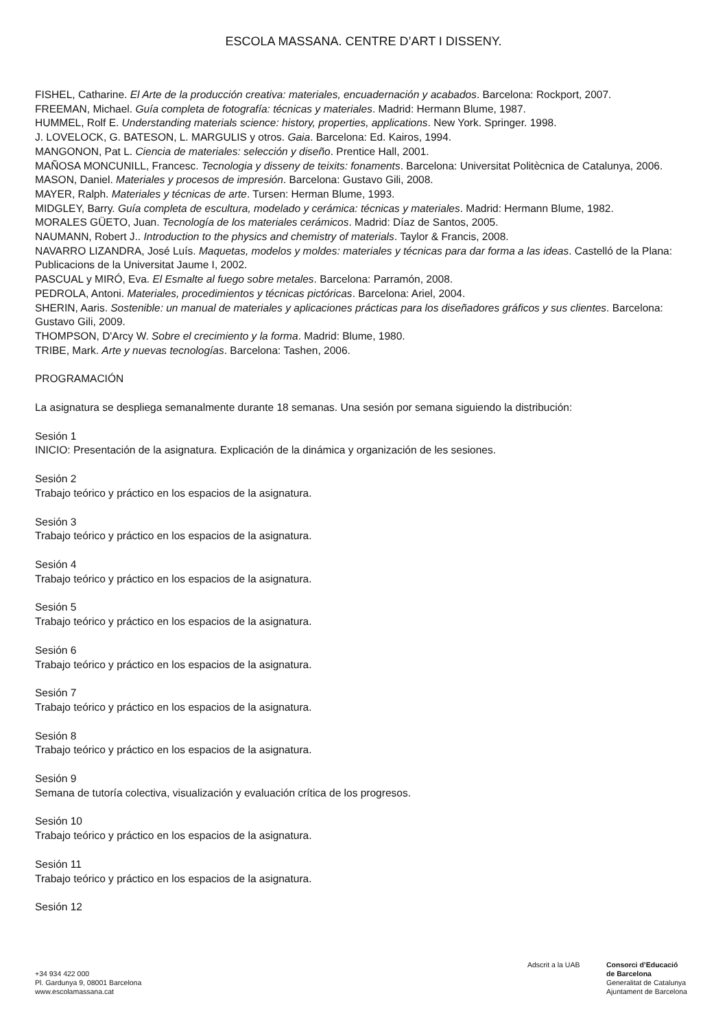ESCOLA MASSANA. CENTRE D’ART I DISSENY.
FISHEL, Catharine. El Arte de la producción creativa: materiales, encuadernación y acabados. Barcelona: Rockport, 2007.
FREEMAN, Michael. Guía completa de fotografía: técnicas y materiales. Madrid: Hermann Blume, 1987.
HUMMEL, Rolf E. Understanding materials science: history, properties, applications. New York. Springer. 1998.
J. LOVELOCK, G. BATESON, L. MARGULIS y otros. Gaia. Barcelona: Ed. Kairos, 1994.
MANGONON, Pat L. Ciencia de materiales: selección y diseño. Prentice Hall, 2001.
MAÑOSA MONCUNILL, Francesc. Tecnologia y disseny de teixits: fonaments. Barcelona: Universitat Politècnica de Catalunya, 2006.
MASON, Daniel. Materiales y procesos de impresión. Barcelona: Gustavo Gili, 2008.
MAYER, Ralph. Materiales y técnicas de arte. Tursen: Herman Blume, 1993.
MIDGLEY, Barry. Guía completa de escultura, modelado y cerámica: técnicas y materiales. Madrid: Hermann Blume, 1982.
MORALES GÜETO, Juan. Tecnología de los materiales cerámicos. Madrid: Díaz de Santos, 2005.
NAUMANN, Robert J.. Introduction to the physics and chemistry of materials. Taylor & Francis, 2008.
NAVARRO LIZANDRA, José Luís. Maquetas, modelos y moldes: materiales y técnicas para dar forma a las ideas. Castelló de la Plana: Publicacions de la Universitat Jaume I, 2002.
PASCUAL y MIRÓ, Eva. El Esmalte al fuego sobre metales. Barcelona: Parramón, 2008.
PEDROLA, Antoni. Materiales, procedimientos y técnicas pictóricas. Barcelona: Ariel, 2004.
SHERIN, Aaris. Sostenible: un manual de materiales y aplicaciones prácticas para los diseñadores gráficos y sus clientes. Barcelona: Gustavo Gili, 2009.
THOMPSON, D'Arcy W. Sobre el crecimiento y la forma. Madrid: Blume, 1980.
TRIBE, Mark. Arte y nuevas tecnologías. Barcelona: Tashen, 2006.
PROGRAMACIÓN
La asignatura se despliega semanalmente durante 18 semanas. Una sesión por semana siguiendo la distribución:
Sesión 1
INICIO: Presentación de la asignatura. Explicación de la dinámica y organización de les sesiones.
Sesión 2
Trabajo teórico y práctico en los espacios de la asignatura.
Sesión 3
Trabajo teórico y práctico en los espacios de la asignatura.
Sesión 4
Trabajo teórico y práctico en los espacios de la asignatura.
Sesión 5
Trabajo teórico y práctico en los espacios de la asignatura.
Sesión 6
Trabajo teórico y práctico en los espacios de la asignatura.
Sesión 7
Trabajo teórico y práctico en los espacios de la asignatura.
Sesión 8
Trabajo teórico y práctico en los espacios de la asignatura.
Sesión 9
Semana de tutoría colectiva, visualización y evaluación crítica de los progresos.
Sesión 10
Trabajo teórico y práctico en los espacios de la asignatura.
Sesión 11
Trabajo teórico y práctico en los espacios de la asignatura.
Sesión 12
+34 934 422 000
Pl. Gardunya 9, 08001 Barcelona
www.escolamassana.cat
Adscrit a la UAB Consorci d’Educació
de Barcelona
Generalitat de Catalunya
Ajuntament de Barcelona